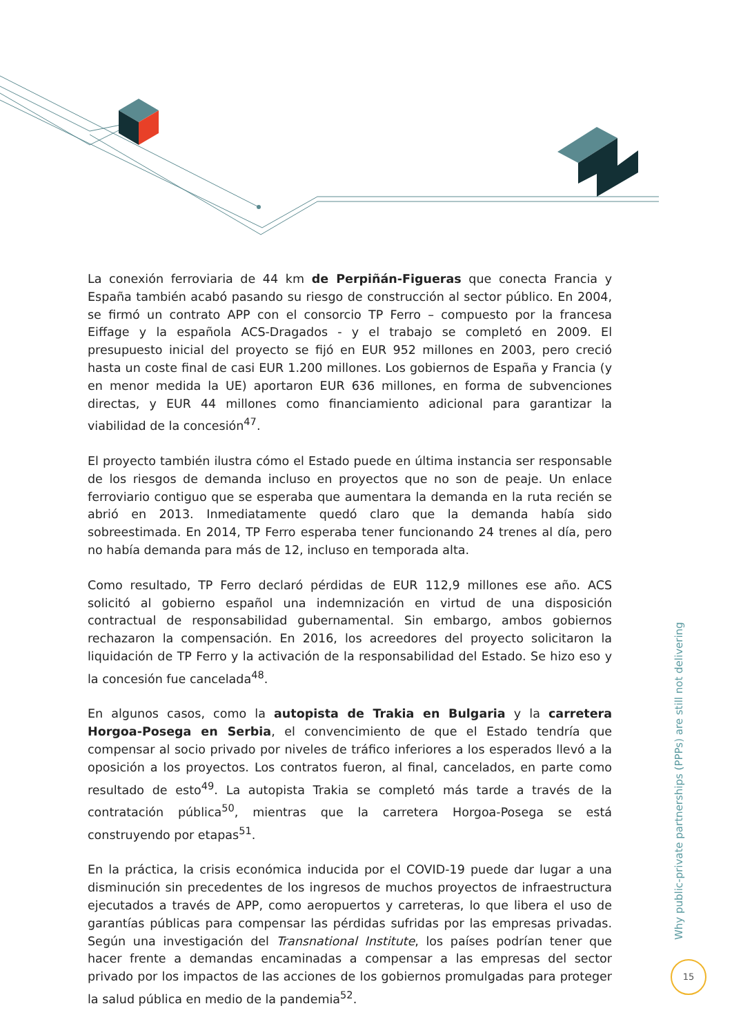La conexión ferroviaria de 44 km de Perpiñán-Figueras que conecta Francia y España también acabó pasando su riesgo de construcción al sector público. En 2004, se firmó un contrato APP con el consorcio TP Ferro – compuesto por la francesa Eiffage y la española ACS-Dragados - y el trabajo se completó en 2009. El presupuesto inicial del proyecto se fijó en EUR 952 millones en 2003, pero creció hasta un coste final de casi EUR 1.200 millones. Los gobiernos de España y Francia (y en menor medida la UE) aportaron EUR 636 millones, en forma de subvenciones directas, y EUR 44 millones como financiamiento adicional para garantizar la viabilidad de la concesión<sup>47</sup>.
El proyecto también ilustra cómo el Estado puede en última instancia ser responsable de los riesgos de demanda incluso en proyectos que no son de peaje. Un enlace ferroviario contiguo que se esperaba que aumentara la demanda en la ruta recién se abrió en 2013. Inmediatamente quedó claro que la demanda había sido sobreestimada. En 2014, TP Ferro esperaba tener funcionando 24 trenes al día, pero no había demanda para más de 12, incluso en temporada alta.
Como resultado, TP Ferro declaró pérdidas de EUR 112,9 millones ese año. ACS solicitó al gobierno español una indemnización en virtud de una disposición contractual de responsabilidad gubernamental. Sin embargo, ambos gobiernos rechazaron la compensación. En 2016, los acreedores del proyecto solicitaron la liquidación de TP Ferro y la activación de la responsabilidad del Estado. Se hizo eso y la concesión fue cancelada<sup>48</sup>.
En algunos casos, como la autopista de Trakia en Bulgaria y la carretera Horgoa-Posega en Serbia, el convencimiento de que el Estado tendría que compensar al socio privado por niveles de tráfico inferiores a los esperados llevó a la oposición a los proyectos. Los contratos fueron, al final, cancelados, en parte como resultado de esto<sup>49</sup>. La autopista Trakia se completó más tarde a través de la contratación pública<sup>50</sup>, mientras que la carretera Horgoa-Posega se está construyendo por etapas<sup>51</sup>.
En la práctica, la crisis económica inducida por el COVID-19 puede dar lugar a una disminución sin precedentes de los ingresos de muchos proyectos de infraestructura ejecutados a través de APP, como aeropuertos y carreteras, lo que libera el uso de garantías públicas para compensar las pérdidas sufridas por las empresas privadas. Según una investigación del Transnational Institute, los países podrían tener que hacer frente a demandas encaminadas a compensar a las empresas del sector privado por los impactos de las acciones de los gobiernos promulgadas para proteger la salud pública en medio de la pandemia<sup>52</sup>.
Why public-private partnerships (PPPs) are still not delivering
15